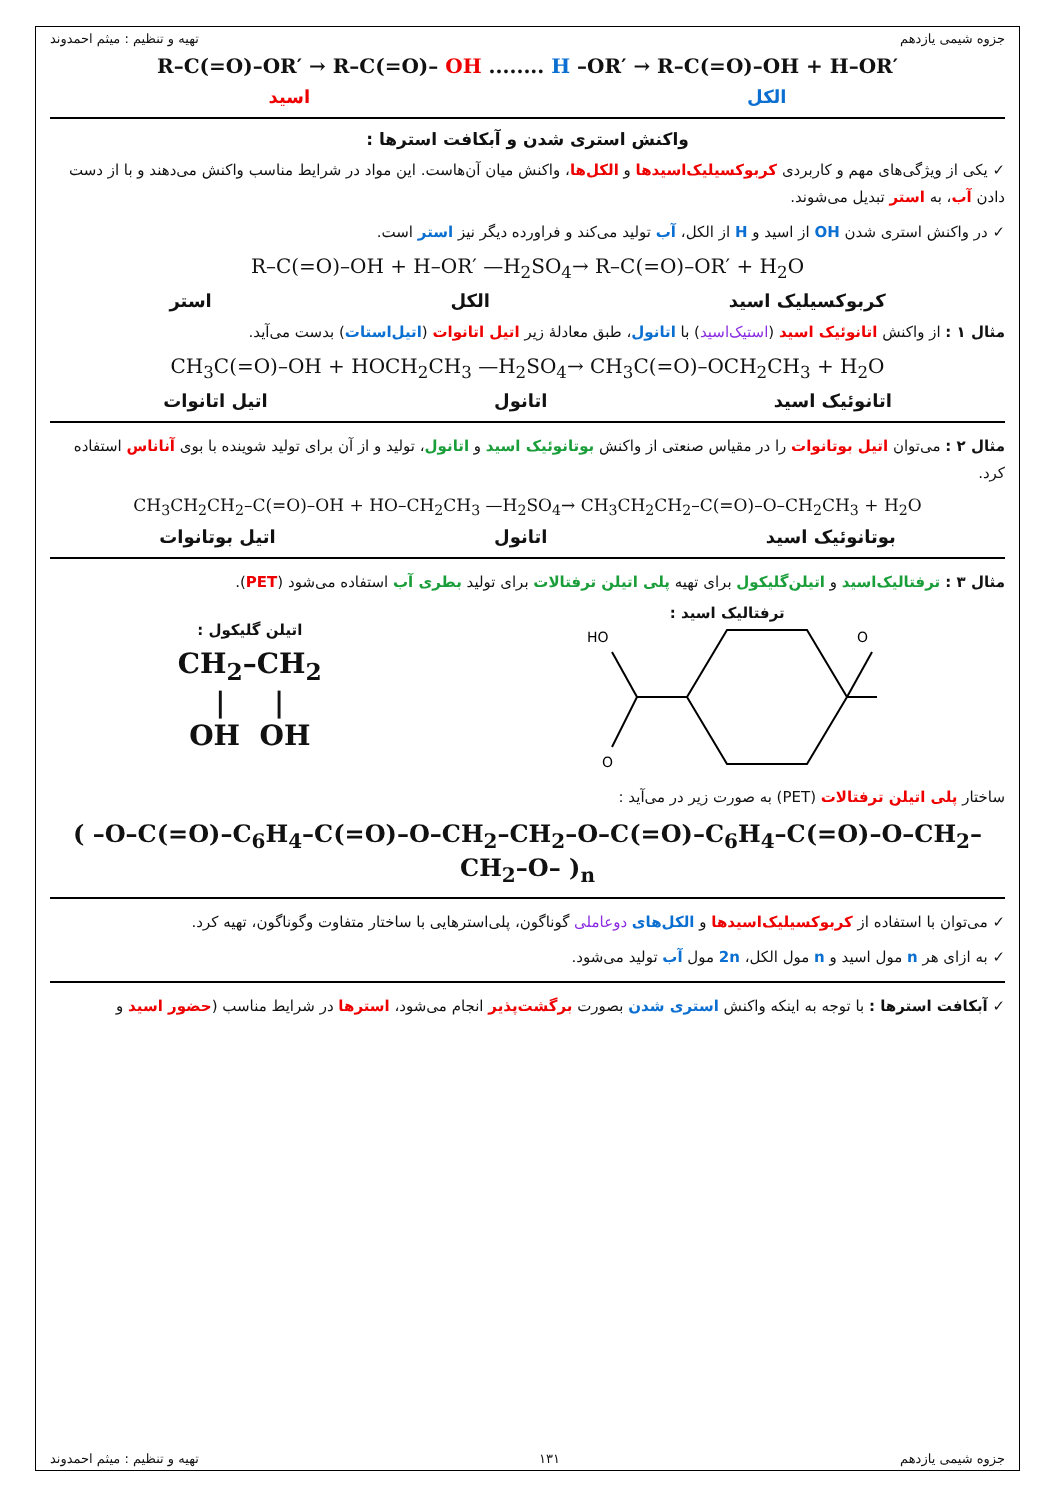جزوه شیمی یازدهم تهیه و تنظیم : میثم احمدوند
R–C(=O)–OR′ → R–C(=O)– OH ........ H –OR′ → R–C(=O)–OH + H–OR′
الکل اسید
واکنش استری شدن و آبکافت استرها :
✓ یکی از ویژگی‌های مهم و کاربردی کربوکسیلیک‌اسیدها و الکل‌ها، واکنش میان آن‌هاست. این مواد در شرایط مناسب واکنش می‌دهند و با از دست دادن آب، به استر تبدیل می‌شوند.
✓ در واکنش استری شدن OH از اسید و H از الکل، آب تولید می‌کند و فراورده دیگر نیز استر است.
R–C(=O)–OH + H–OR′ —H<sub>2</sub>SO<sub>4</sub>→ R–C(=O)–OR′ + H<sub>2</sub>O
کربوکسیلیک اسید الکل استر
مثال ۱ : از واکنش اتانوئیک اسید (استیک‌اسید) با اتانول، طبق معادلهٔ زیر اتیل اتانوات (اتیل‌استات) بدست می‌آید.
CH<sub>3</sub>C(=O)–OH + HOCH<sub>2</sub>CH<sub>3</sub> —H<sub>2</sub>SO<sub>4</sub>→ CH<sub>3</sub>C(=O)–OCH<sub>2</sub>CH<sub>3</sub> + H<sub>2</sub>O
اتانوئیک اسید اتانول اتیل اتانوات
مثال ۲ : می‌توان اتیل بوتانوات را در مقیاس صنعتی از واکنش بوتانوئیک اسید و اتانول، تولید و از آن برای تولید شوینده با بوی آناناس استفاده کرد.
CH<sub>3</sub>CH<sub>2</sub>CH<sub>2</sub>–C(=O)–OH + HO–CH<sub>2</sub>CH<sub>3</sub> —H<sub>2</sub>SO<sub>4</sub>→ CH<sub>3</sub>CH<sub>2</sub>CH<sub>2</sub>–C(=O)–O–CH<sub>2</sub>CH<sub>3</sub> + H<sub>2</sub>O
بوتانوئیک اسید اتانول اتیل بوتانوات
مثال ۳ : ترفتالیک‌اسید و اتیلن‌گلیکول برای تهیه پلی اتیلن ترفتالات برای تولید بطری آب استفاده می‌شود (PET).
ترفتالیک اسید :
HO
O
O
اتیلن گلیکول :
CH<sub>2</sub>–CH<sub>2</sub>
| |
OH OH
ساختار پلی اتیلن ترفتالات (PET) به صورت زیر در می‌آید :
( –O–C(=O)–C<sub>6</sub>H<sub>4</sub>–C(=O)–O–CH<sub>2</sub>–CH<sub>2</sub>–O–C(=O)–C<sub>6</sub>H<sub>4</sub>–C(=O)–O–CH<sub>2</sub>–CH<sub>2</sub>–O– )<sub>n</sub>
✓ می‌توان با استفاده از کربوکسیلیک‌اسیدها و الکل‌های دوعاملی گوناگون، پلی‌استرهایی با ساختار متفاوت وگوناگون، تهیه کرد.
✓ به ازای هر n مول اسید و n مول الکل، 2n مول آب تولید می‌شود.
✓ آبکافت استرها : با توجه به اینکه واکنش استری شدن بصورت برگشت‌پذیر انجام می‌شود، استرها در شرایط مناسب (حضور اسید و
جزوه شیمی یازدهم ۱۳۱ تهیه و تنظیم : میثم احمدوند